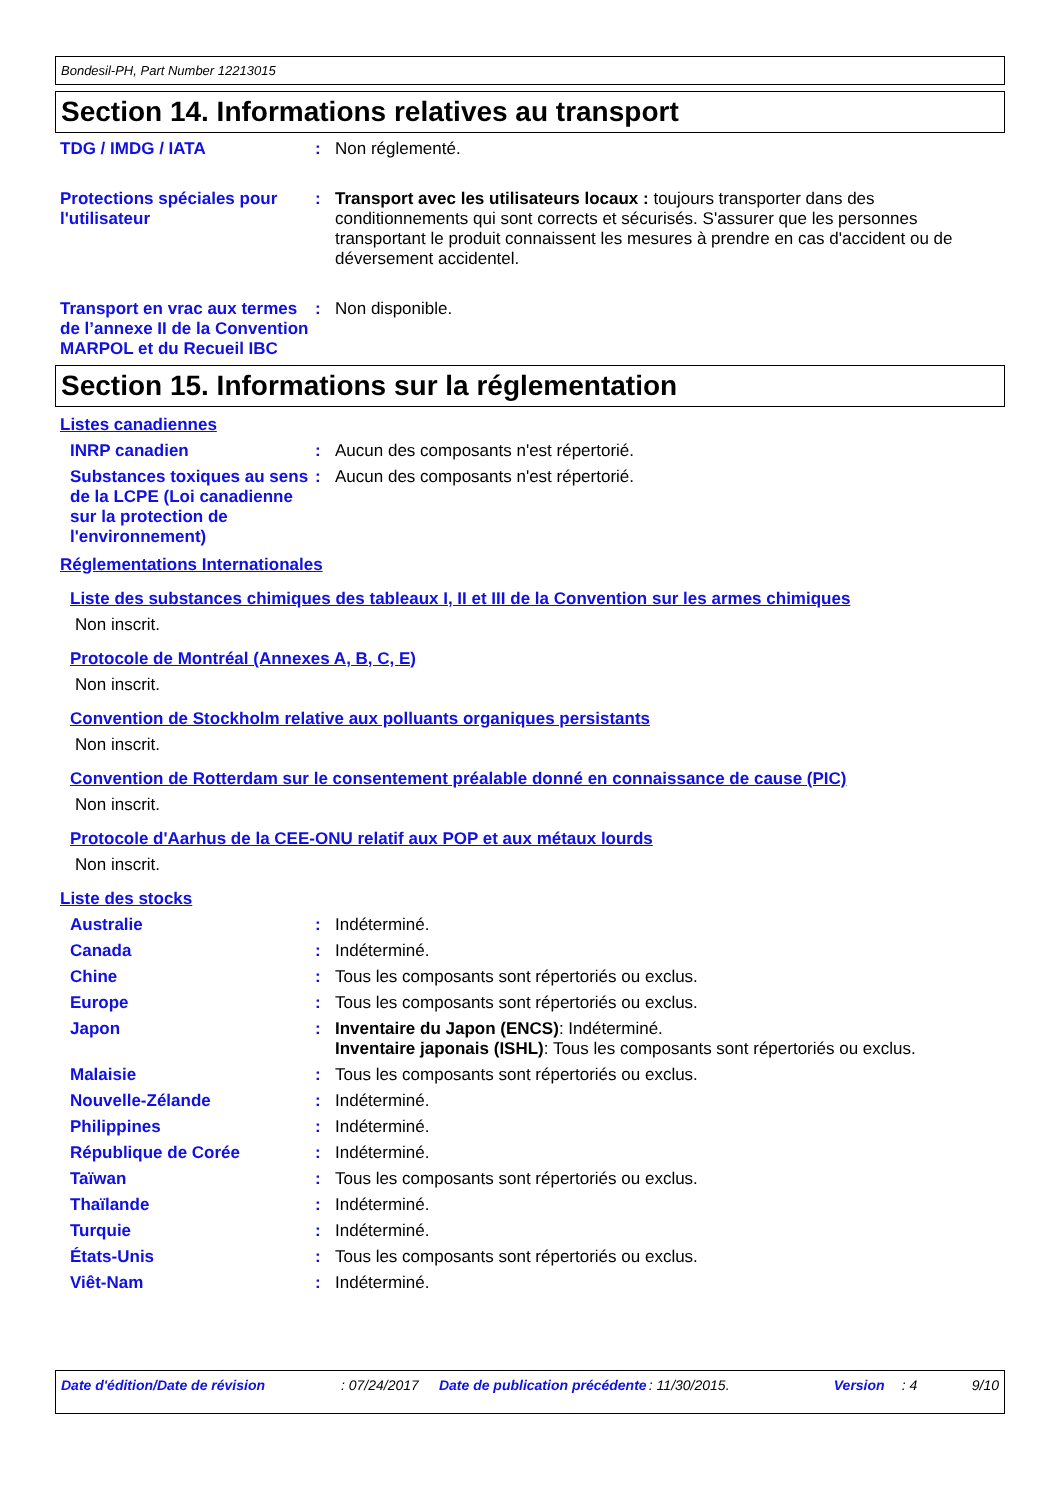Bondesil-PH, Part Number 12213015
Section 14. Informations relatives au transport
TDG / IMDG / IATA : Non réglementé.
Protections spéciales pour l'utilisateur
: Transport avec les utilisateurs locaux : toujours transporter dans des conditionnements qui sont corrects et sécurisés. S'assurer que les personnes transportant le produit connaissent les mesures à prendre en cas d'accident ou de déversement accidentel.
Transport en vrac aux termes de l’annexe II de la Convention MARPOL et du Recueil IBC
: Non disponible.
Section 15. Informations sur la réglementation
Listes canadiennes
INRP canadien : Aucun des composants n'est répertorié.
Substances toxiques au sens de la LCPE (Loi canadienne sur la protection de l'environnement)
: Aucun des composants n'est répertorié.
Réglementations Internationales
Liste des substances chimiques des tableaux I, II et III de la Convention sur les armes chimiques
Non inscrit.
Protocole de Montréal (Annexes A, B, C, E)
Non inscrit.
Convention de Stockholm relative aux polluants organiques persistants
Non inscrit.
Convention de Rotterdam sur le consentement préalable donné en connaissance de cause (PIC)
Non inscrit.
Protocole d'Aarhus de la CEE-ONU relatif aux POP et aux métaux lourds
Non inscrit.
Liste des stocks
Australie : Indéterminé.
Canada : Indéterminé.
Chine : Tous les composants sont répertoriés ou exclus.
Europe : Tous les composants sont répertoriés ou exclus.
Japon : Inventaire du Japon (ENCS): Indéterminé.
Inventaire japonais (ISHL): Tous les composants sont répertoriés ou exclus.
Malaisie : Tous les composants sont répertoriés ou exclus.
Nouvelle-Zélande : Indéterminé.
Philippines : Indéterminé.
République de Corée : Indéterminé.
Taïwan : Tous les composants sont répertoriés ou exclus.
Thaïlande : Indéterminé.
Turquie : Indéterminé.
États-Unis : Tous les composants sont répertoriés ou exclus.
Viêt-Nam : Indéterminé.
Date d'édition/Date de révision : 07/24/2017
Date de publication précédente
: 11/30/2015. Version : 4 9/10